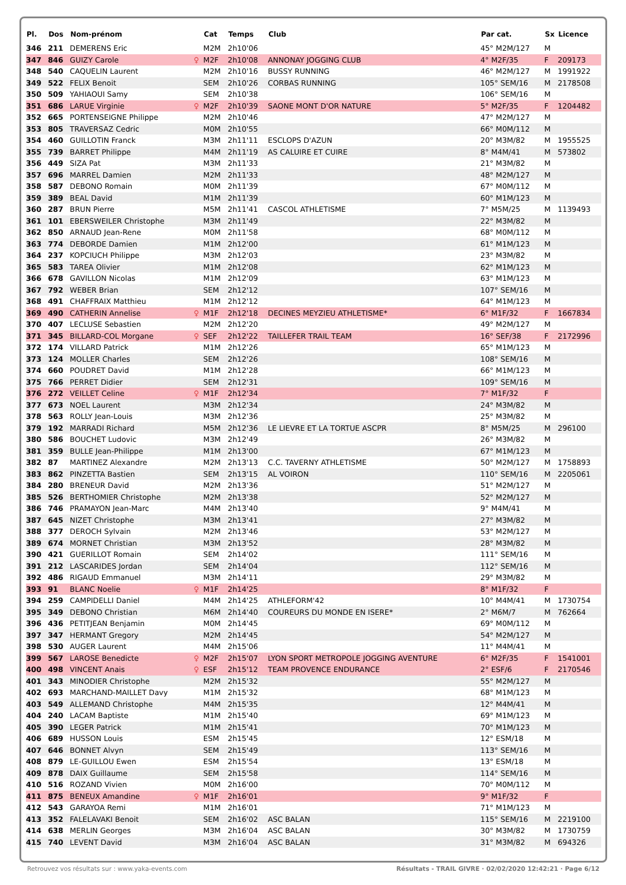| Pl. | Dos | Nom-prénom | | Cat | Temps | Club | Par cat. | Sx | Licence |
| --- | --- | --- | --- | --- | --- | --- | --- | --- | --- |
| 346 | 211 | DEMERENS Eric | | M2M | 2h10'06 | | 45° M2M/127 | M | |
| 347 | 846 | GUIZY Carole | ♀ | M2F | 2h10'08 | ANNONAY JOGGING CLUB | 4° M2F/35 | F | 209173 |
| 348 | 540 | CAQUELIN Laurent | | M2M | 2h10'16 | BUSSY RUNNING | 46° M2M/127 | M | 1991922 |
| 349 | 522 | FELIX Benoit | | SEM | 2h10'26 | CORBAS RUNNING | 105° SEM/16 | M | 2178508 |
| 350 | 509 | YAHIAOUI Samy | | SEM | 2h10'38 | | 106° SEM/16 | M | |
| 351 | 686 | LARUE Virginie | ♀ | M2F | 2h10'39 | SAONE MONT D'OR NATURE | 5° M2F/35 | F | 1204482 |
| 352 | 665 | PORTENSEIGNE Philippe | | M2M | 2h10'46 | | 47° M2M/127 | M | |
| 353 | 805 | TRAVERSAZ Cedric | | M0M | 2h10'55 | | 66° M0M/112 | M | |
| 354 | 460 | GUILLOTIN Franck | | M3M | 2h11'11 | ESCLOPS D'AZUN | 20° M3M/82 | M | 1955525 |
| 355 | 739 | BARRET Philippe | | M4M | 2h11'19 | AS CALUIRE ET CUIRE | 8° M4M/41 | M | 573802 |
| 356 | 449 | SIZA Pat | | M3M | 2h11'33 | | 21° M3M/82 | M | |
| 357 | 696 | MARREL Damien | | M2M | 2h11'33 | | 48° M2M/127 | M | |
| 358 | 587 | DEBONO Romain | | M0M | 2h11'39 | | 67° M0M/112 | M | |
| 359 | 389 | BEAL David | | M1M | 2h11'39 | | 60° M1M/123 | M | |
| 360 | 287 | BRUN Pierre | | M5M | 2h11'41 | CASCOL ATHLETISME | 7° M5M/25 | M | 1139493 |
| 361 | 101 | EBERSWEILER Christophe | | M3M | 2h11'49 | | 22° M3M/82 | M | |
| 362 | 850 | ARNAUD Jean-Rene | | M0M | 2h11'58 | | 68° M0M/112 | M | |
| 363 | 774 | DEBORDE Damien | | M1M | 2h12'00 | | 61° M1M/123 | M | |
| 364 | 237 | KOPCIUCH Philippe | | M3M | 2h12'03 | | 23° M3M/82 | M | |
| 365 | 583 | TAREA Olivier | | M1M | 2h12'08 | | 62° M1M/123 | M | |
| 366 | 678 | GAVILLON Nicolas | | M1M | 2h12'09 | | 63° M1M/123 | M | |
| 367 | 792 | WEBER Brian | | SEM | 2h12'12 | | 107° SEM/16 | M | |
| 368 | 491 | CHAFFRAIX Matthieu | | M1M | 2h12'12 | | 64° M1M/123 | M | |
| 369 | 490 | CATHERIN Annelise | ♀ | M1F | 2h12'18 | DECINES MEYZIEU ATHLETISME* | 6° M1F/32 | F | 1667834 |
| 370 | 407 | LECLUSE Sebastien | | M2M | 2h12'20 | | 49° M2M/127 | M | |
| 371 | 345 | BILLARD-COL Morgane | ♀ | SEF | 2h12'22 | TAILLEFER TRAIL TEAM | 16° SEF/38 | F | 2172996 |
| 372 | 174 | VILLARD Patrick | | M1M | 2h12'26 | | 65° M1M/123 | M | |
| 373 | 124 | MOLLER Charles | | SEM | 2h12'26 | | 108° SEM/16 | M | |
| 374 | 660 | POUDRET David | | M1M | 2h12'28 | | 66° M1M/123 | M | |
| 375 | 766 | PERRET Didier | | SEM | 2h12'31 | | 109° SEM/16 | M | |
| 376 | 272 | VEILLET Celine | ♀ | M1F | 2h12'34 | | 7° M1F/32 | F | |
| 377 | 673 | NOEL Laurent | | M3M | 2h12'34 | | 24° M3M/82 | M | |
| 378 | 563 | ROLLY Jean-Louis | | M3M | 2h12'36 | | 25° M3M/82 | M | |
| 379 | 192 | MARRADI Richard | | M5M | 2h12'36 | LE LIEVRE ET LA TORTUE ASCPR | 8° M5M/25 | M | 296100 |
| 380 | 586 | BOUCHET Ludovic | | M3M | 2h12'49 | | 26° M3M/82 | M | |
| 381 | 359 | BULLE Jean-Philippe | | M1M | 2h13'00 | | 67° M1M/123 | M | |
| 382 | 87 | MARTINEZ Alexandre | | M2M | 2h13'13 | C.C. TAVERNY ATHLETISME | 50° M2M/127 | M | 1758893 |
| 383 | 862 | PINZETTA Bastien | | SEM | 2h13'15 | AL VOIRON | 110° SEM/16 | M | 2205061 |
| 384 | 280 | BRENEUR David | | M2M | 2h13'36 | | 51° M2M/127 | M | |
| 385 | 526 | BERTHOMIER Christophe | | M2M | 2h13'38 | | 52° M2M/127 | M | |
| 386 | 746 | PRAMAYON Jean-Marc | | M4M | 2h13'40 | | 9° M4M/41 | M | |
| 387 | 645 | NIZET Christophe | | M3M | 2h13'41 | | 27° M3M/82 | M | |
| 388 | 377 | DEROCH Sylvain | | M2M | 2h13'46 | | 53° M2M/127 | M | |
| 389 | 674 | MORNET Christian | | M3M | 2h13'52 | | 28° M3M/82 | M | |
| 390 | 421 | GUERILLOT Romain | | SEM | 2h14'02 | | 111° SEM/16 | M | |
| 391 | 212 | LASCARIDES Jordan | | SEM | 2h14'04 | | 112° SEM/16 | M | |
| 392 | 486 | RIGAUD Emmanuel | | M3M | 2h14'11 | | 29° M3M/82 | M | |
| 393 | 91 | BLANC Noelie | ♀ | M1F | 2h14'25 | | 8° M1F/32 | F | |
| 394 | 259 | CAMPIDELLI Daniel | | M4M | 2h14'25 | ATHLEFORM'42 | 10° M4M/41 | M | 1730754 |
| 395 | 349 | DEBONO Christian | | M6M | 2h14'40 | COUREURS DU MONDE EN ISERE* | 2° M6M/7 | M | 762664 |
| 396 | 436 | PETITJEAN Benjamin | | M0M | 2h14'45 | | 69° M0M/112 | M | |
| 397 | 347 | HERMANT Gregory | | M2M | 2h14'45 | | 54° M2M/127 | M | |
| 398 | 530 | AUGER Laurent | | M4M | 2h15'06 | | 11° M4M/41 | M | |
| 399 | 567 | LAROSE Benedicte | ♀ | M2F | 2h15'07 | LYON SPORT METROPOLE JOGGING AVENTURE | 6° M2F/35 | F | 1541001 |
| 400 | 498 | VINCENT Anais | ♀ | ESF | 2h15'12 | TEAM PROVENCE ENDURANCE | 2° ESF/6 | F | 2170546 |
| 401 | 343 | MINODIER Christophe | | M2M | 2h15'32 | | 55° M2M/127 | M | |
| 402 | 693 | MARCHAND-MAILLET Davy | | M1M | 2h15'32 | | 68° M1M/123 | M | |
| 403 | 549 | ALLEMAND Christophe | | M4M | 2h15'35 | | 12° M4M/41 | M | |
| 404 | 240 | LACAM Baptiste | | M1M | 2h15'40 | | 69° M1M/123 | M | |
| 405 | 390 | LEGER Patrick | | M1M | 2h15'41 | | 70° M1M/123 | M | |
| 406 | 689 | HUSSON Louis | | ESM | 2h15'45 | | 12° ESM/18 | M | |
| 407 | 646 | BONNET Alvyn | | SEM | 2h15'49 | | 113° SEM/16 | M | |
| 408 | 879 | LE-GUILLOU Ewen | | ESM | 2h15'54 | | 13° ESM/18 | M | |
| 409 | 878 | DAIX Guillaume | | SEM | 2h15'58 | | 114° SEM/16 | M | |
| 410 | 516 | ROZAND Vivien | | M0M | 2h16'00 | | 70° M0M/112 | M | |
| 411 | 875 | BENEUX Amandine | ♀ | M1F | 2h16'01 | | 9° M1F/32 | F | |
| 412 | 543 | GARAYOA Remi | | M1M | 2h16'01 | | 71° M1M/123 | M | |
| 413 | 352 | FALELAVAKI Benoit | | SEM | 2h16'02 | ASC BALAN | 115° SEM/16 | M | 2219100 |
| 414 | 638 | MERLIN Georges | | M3M | 2h16'04 | ASC BALAN | 30° M3M/82 | M | 1730759 |
| 415 | 740 | LEVENT David | | M3M | 2h16'04 | ASC BALAN | 31° M3M/82 | M | 694326 |
Résultats - TRAIL GIVRE · 02/02/2020 12:42:21 · Page 6/12 Retrouvez vos résultats sur : www.yaka-events.com